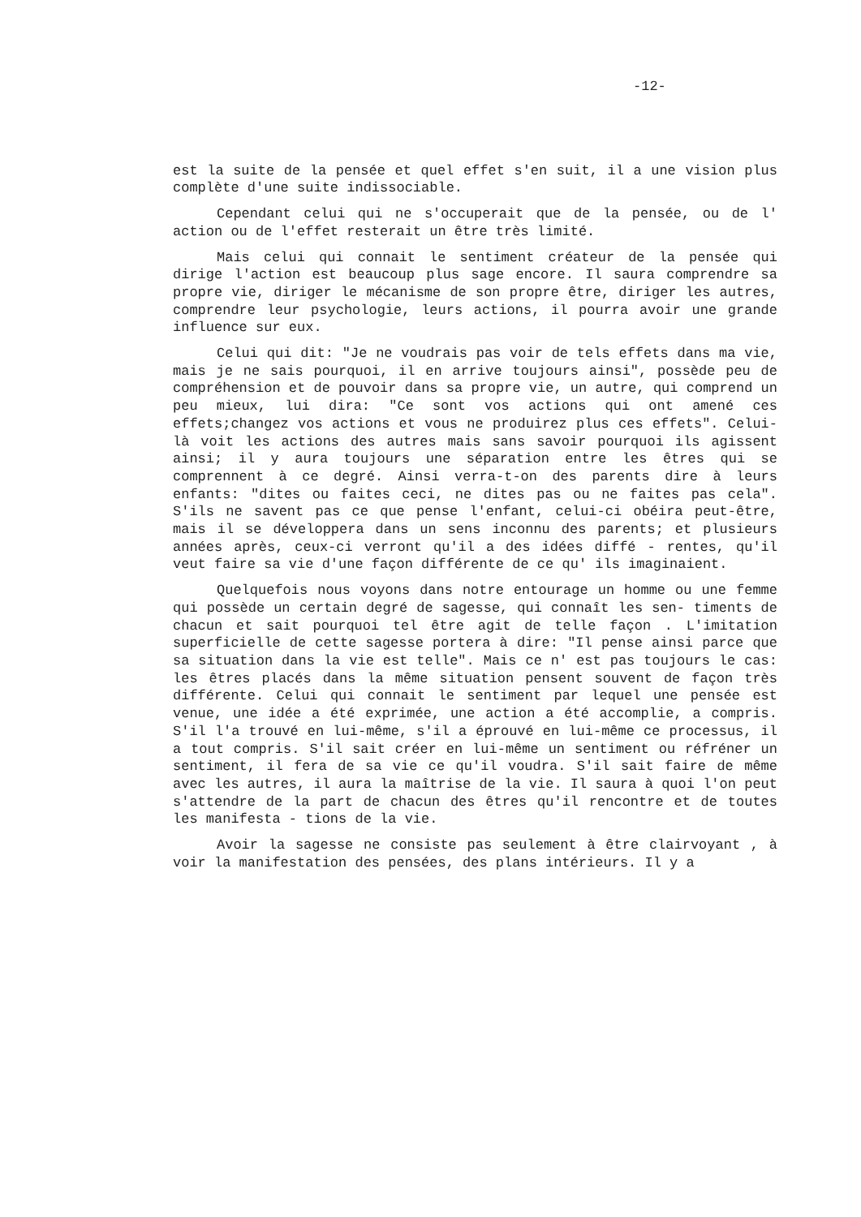-12-
est la suite de la pensée et quel effet s'en suit, il a une vision plus complète d'une suite indissociable.
Cependant celui qui ne s'occuperait que de la pensée, ou de l' action ou de l'effet resterait un être très limité.
Mais celui qui connait le sentiment créateur de la pensée qui dirige l'action est beaucoup plus sage encore. Il saura comprendre sa propre vie, diriger le mécanisme de son propre être, diriger les autres, comprendre leur psychologie, leurs actions, il pourra avoir une grande influence sur eux.
Celui qui dit: "Je ne voudrais pas voir de tels effets dans ma vie, mais je ne sais pourquoi, il en arrive toujours ainsi", possède peu de compréhension et de pouvoir dans sa propre vie, un autre, qui comprend un peu mieux, lui dira: "Ce sont vos actions qui ont amené ces effets;changez vos actions et vous ne produirez plus ces effets". Celui-là voit les actions des autres mais sans savoir pourquoi ils agissent ainsi; il y aura toujours une séparation entre les êtres qui se comprennent à ce degré. Ainsi verra-t-on des parents dire à leurs enfants: "dites ou faites ceci, ne dites pas ou ne faites pas cela". S'ils ne savent pas ce que pense l'enfant, celui-ci obéira peut-être, mais il se développera dans un sens inconnu des parents; et plusieurs années après, ceux-ci verront qu'il a des idées diffé - rentes, qu'il veut faire sa vie d'une façon différente de ce qu' ils imaginaient.
Quelquefois nous voyons dans notre entourage un homme ou une femme qui possède un certain degré de sagesse, qui connaît les sen- timents de chacun et sait pourquoi tel être agit de telle façon . L'imitation superficielle de cette sagesse portera à dire: "Il pense ainsi parce que sa situation dans la vie est telle". Mais ce n' est pas toujours le cas: les êtres placés dans la même situation pensent souvent de façon très différente. Celui qui connait le sentiment par lequel une pensée est venue, une idée a été exprimée, une action a été accomplie, a compris. S'il l'a trouvé en lui-même, s'il a éprouvé en lui-même ce processus, il a tout compris. S'il sait créer en lui-même un sentiment ou réfréner un sentiment, il fera de sa vie ce qu'il voudra. S'il sait faire de même avec les autres, il aura la maîtrise de la vie. Il saura à quoi l'on peut s'attendre de la part de chacun des êtres qu'il rencontre et de toutes les manifesta - tions de la vie.
Avoir la sagesse ne consiste pas seulement à être clairvoyant , à voir la manifestation des pensées, des plans intérieurs. Il y a